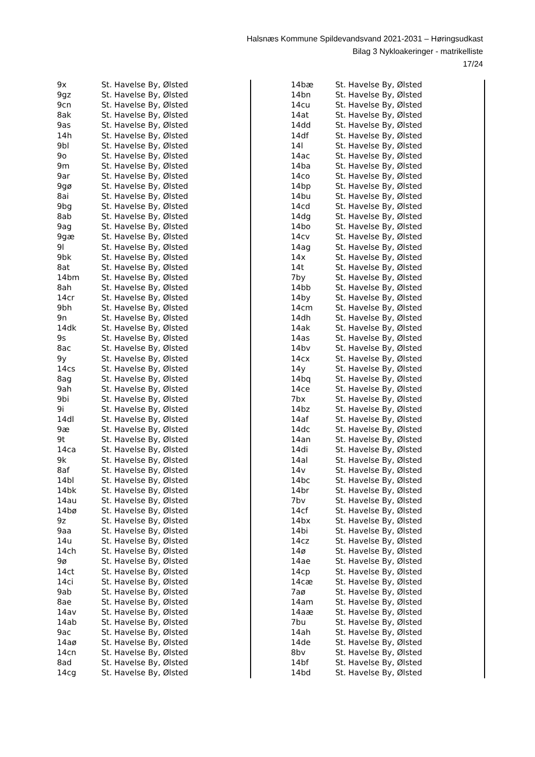Halsnæs Kommune Spildevandsvand 2021-2031 – Høringsudkast
Bilag 3 Nykloakeringer - matrikelliste
17/24
| 9x | St. Havelse By, Ølsted |
| 9gz | St. Havelse By, Ølsted |
| 9cn | St. Havelse By, Ølsted |
| 8ak | St. Havelse By, Ølsted |
| 9as | St. Havelse By, Ølsted |
| 14h | St. Havelse By, Ølsted |
| 9bl | St. Havelse By, Ølsted |
| 9o | St. Havelse By, Ølsted |
| 9m | St. Havelse By, Ølsted |
| 9ar | St. Havelse By, Ølsted |
| 9gø | St. Havelse By, Ølsted |
| 8ai | St. Havelse By, Ølsted |
| 9bg | St. Havelse By, Ølsted |
| 8ab | St. Havelse By, Ølsted |
| 9ag | St. Havelse By, Ølsted |
| 9gæ | St. Havelse By, Ølsted |
| 9l | St. Havelse By, Ølsted |
| 9bk | St. Havelse By, Ølsted |
| 8at | St. Havelse By, Ølsted |
| 14bm | St. Havelse By, Ølsted |
| 8ah | St. Havelse By, Ølsted |
| 14cr | St. Havelse By, Ølsted |
| 9bh | St. Havelse By, Ølsted |
| 9n | St. Havelse By, Ølsted |
| 14dk | St. Havelse By, Ølsted |
| 9s | St. Havelse By, Ølsted |
| 8ac | St. Havelse By, Ølsted |
| 9y | St. Havelse By, Ølsted |
| 14cs | St. Havelse By, Ølsted |
| 8ag | St. Havelse By, Ølsted |
| 9ah | St. Havelse By, Ølsted |
| 9bi | St. Havelse By, Ølsted |
| 9i | St. Havelse By, Ølsted |
| 14dl | St. Havelse By, Ølsted |
| 9æ | St. Havelse By, Ølsted |
| 9t | St. Havelse By, Ølsted |
| 14ca | St. Havelse By, Ølsted |
| 9k | St. Havelse By, Ølsted |
| 8af | St. Havelse By, Ølsted |
| 14bl | St. Havelse By, Ølsted |
| 14bk | St. Havelse By, Ølsted |
| 14au | St. Havelse By, Ølsted |
| 14bø | St. Havelse By, Ølsted |
| 9z | St. Havelse By, Ølsted |
| 9aa | St. Havelse By, Ølsted |
| 14u | St. Havelse By, Ølsted |
| 14ch | St. Havelse By, Ølsted |
| 9ø | St. Havelse By, Ølsted |
| 14ct | St. Havelse By, Ølsted |
| 14ci | St. Havelse By, Ølsted |
| 9ab | St. Havelse By, Ølsted |
| 8ae | St. Havelse By, Ølsted |
| 14av | St. Havelse By, Ølsted |
| 14ab | St. Havelse By, Ølsted |
| 9ac | St. Havelse By, Ølsted |
| 14aø | St. Havelse By, Ølsted |
| 14cn | St. Havelse By, Ølsted |
| 8ad | St. Havelse By, Ølsted |
| 14cg | St. Havelse By, Ølsted |
| 14bæ | St. Havelse By, Ølsted |
| 14bn | St. Havelse By, Ølsted |
| 14cu | St. Havelse By, Ølsted |
| 14at | St. Havelse By, Ølsted |
| 14dd | St. Havelse By, Ølsted |
| 14df | St. Havelse By, Ølsted |
| 14l | St. Havelse By, Ølsted |
| 14ac | St. Havelse By, Ølsted |
| 14ba | St. Havelse By, Ølsted |
| 14co | St. Havelse By, Ølsted |
| 14bp | St. Havelse By, Ølsted |
| 14bu | St. Havelse By, Ølsted |
| 14cd | St. Havelse By, Ølsted |
| 14dg | St. Havelse By, Ølsted |
| 14bo | St. Havelse By, Ølsted |
| 14cv | St. Havelse By, Ølsted |
| 14ag | St. Havelse By, Ølsted |
| 14x | St. Havelse By, Ølsted |
| 14t | St. Havelse By, Ølsted |
| 7by | St. Havelse By, Ølsted |
| 14bb | St. Havelse By, Ølsted |
| 14by | St. Havelse By, Ølsted |
| 14cm | St. Havelse By, Ølsted |
| 14dh | St. Havelse By, Ølsted |
| 14ak | St. Havelse By, Ølsted |
| 14as | St. Havelse By, Ølsted |
| 14bv | St. Havelse By, Ølsted |
| 14cx | St. Havelse By, Ølsted |
| 14y | St. Havelse By, Ølsted |
| 14bq | St. Havelse By, Ølsted |
| 14ce | St. Havelse By, Ølsted |
| 7bx | St. Havelse By, Ølsted |
| 14bz | St. Havelse By, Ølsted |
| 14af | St. Havelse By, Ølsted |
| 14dc | St. Havelse By, Ølsted |
| 14an | St. Havelse By, Ølsted |
| 14di | St. Havelse By, Ølsted |
| 14al | St. Havelse By, Ølsted |
| 14v | St. Havelse By, Ølsted |
| 14bc | St. Havelse By, Ølsted |
| 14br | St. Havelse By, Ølsted |
| 7bv | St. Havelse By, Ølsted |
| 14cf | St. Havelse By, Ølsted |
| 14bx | St. Havelse By, Ølsted |
| 14bi | St. Havelse By, Ølsted |
| 14cz | St. Havelse By, Ølsted |
| 14ø | St. Havelse By, Ølsted |
| 14ae | St. Havelse By, Ølsted |
| 14cp | St. Havelse By, Ølsted |
| 14cæ | St. Havelse By, Ølsted |
| 7aø | St. Havelse By, Ølsted |
| 14am | St. Havelse By, Ølsted |
| 14aæ | St. Havelse By, Ølsted |
| 7bu | St. Havelse By, Ølsted |
| 14ah | St. Havelse By, Ølsted |
| 14de | St. Havelse By, Ølsted |
| 8bv | St. Havelse By, Ølsted |
| 14bf | St. Havelse By, Ølsted |
| 14bd | St. Havelse By, Ølsted |